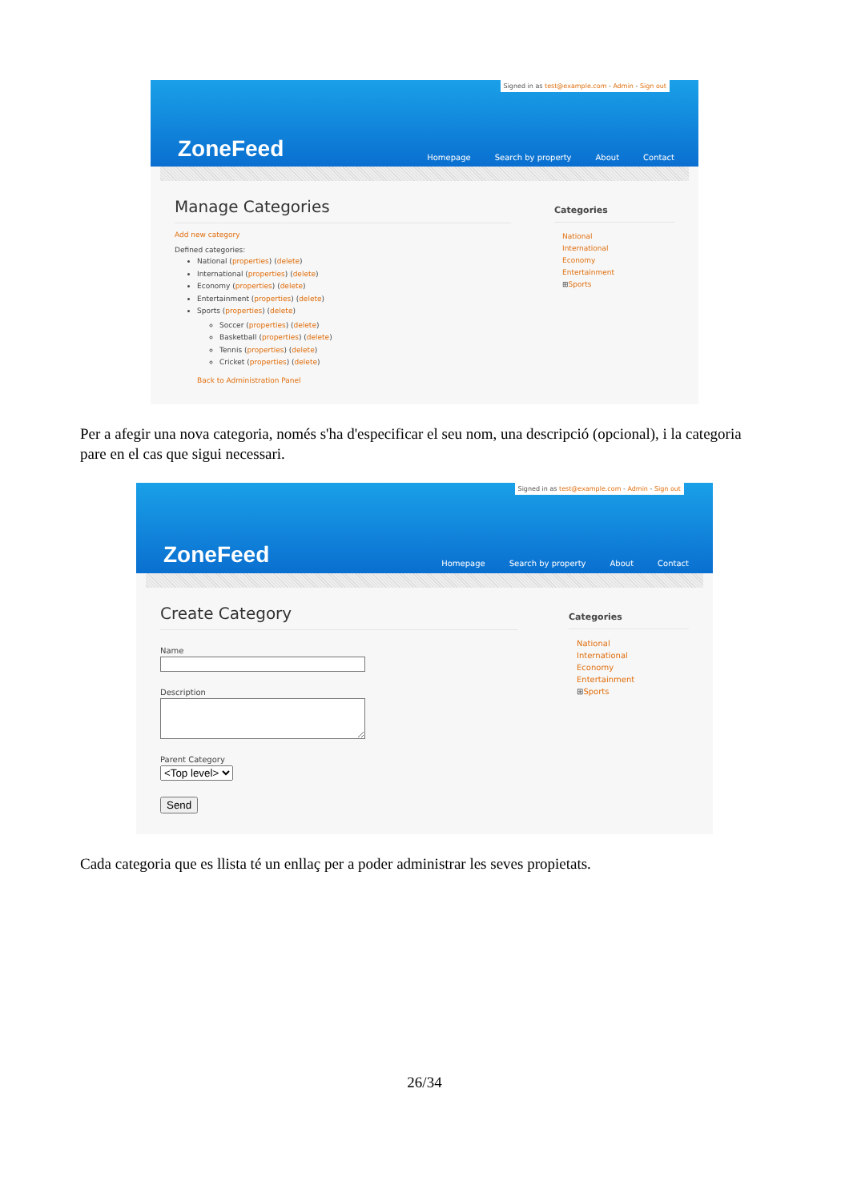Signed in as test@example.com - Admin - Sign out
ZoneFeed
Homepage Search by property About Contact
Manage Categories
Add new category
Defined categories:
National (properties) (delete)
International (properties) (delete)
Economy (properties) (delete)
Entertainment (properties) (delete)
Sports (properties) (delete)
Soccer (properties) (delete)
Basketball (properties) (delete)
Tennis (properties) (delete)
Cricket (properties) (delete)
Back to Administration Panel
Categories
National
International
Economy
Entertainment
⊞Sports
Per a afegir una nova categoria, només s'ha d'especificar el seu nom, una descripció (opcional), i la categoria pare en el cas que sigui necessari.
Signed in as test@example.com - Admin - Sign out
ZoneFeed
Homepage Search by property About Contact
Create Category
Name
Description
Parent Category
<Top level>
Send
Categories
National
International
Economy
Entertainment
⊞Sports
Cada categoria que es llista té un enllaç per a poder administrar les seves propietats.
26/34